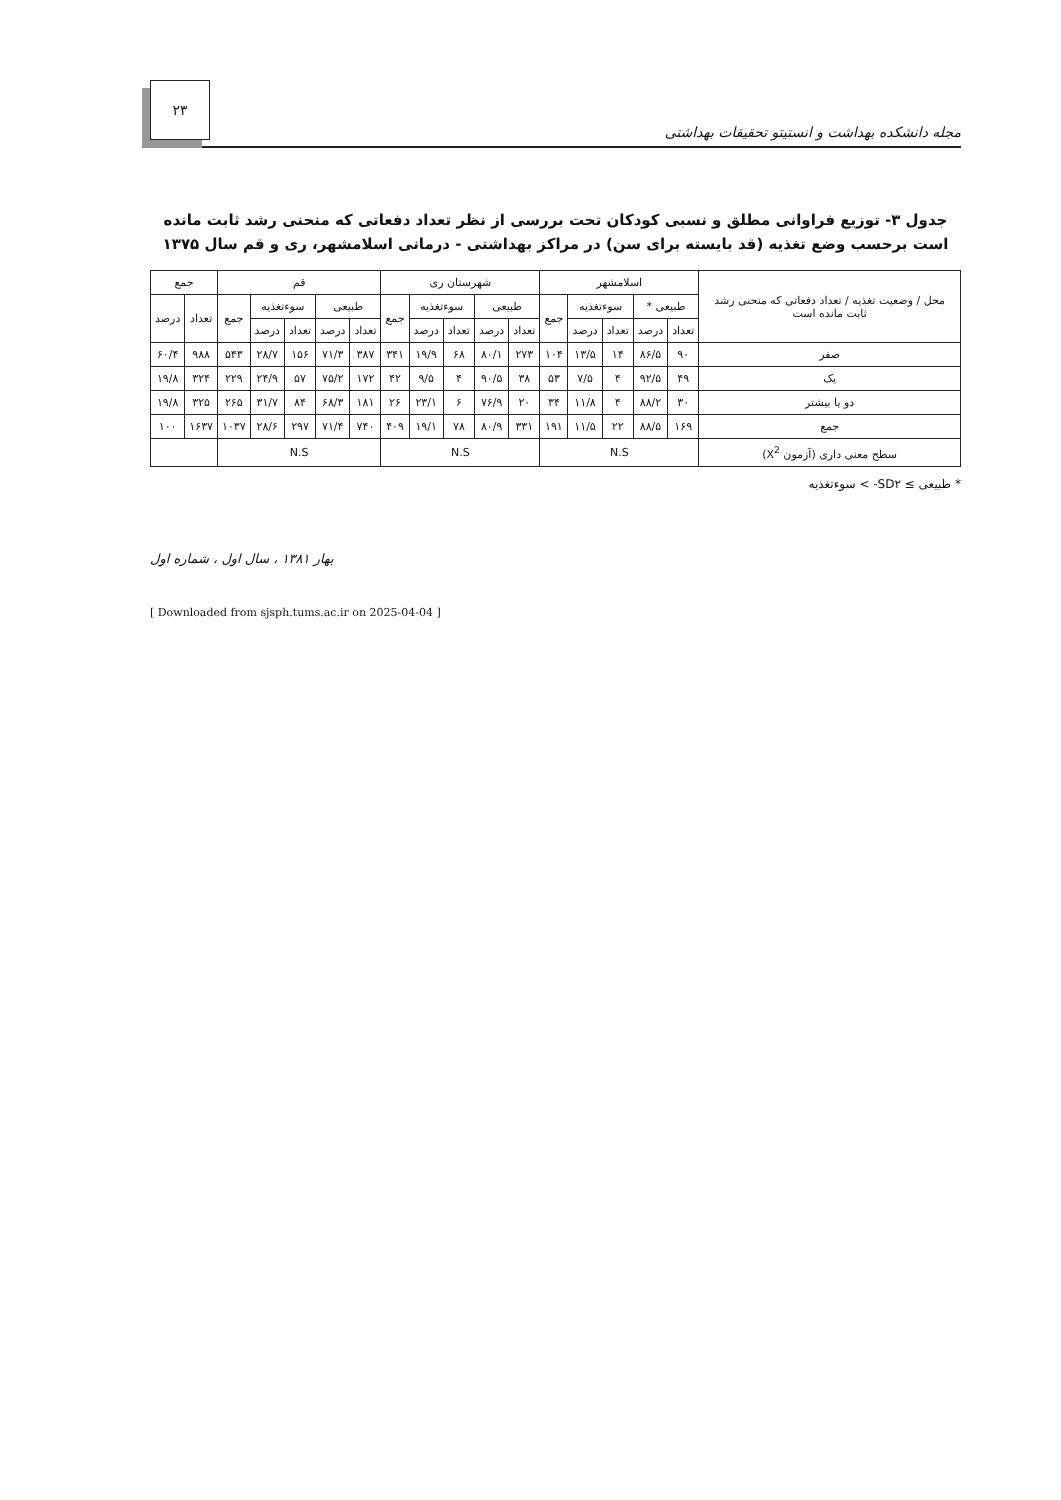مجله دانشکده بهداشت و انستیتو تحقیقات بهداشتی ۲۳
جدول ۳- توزیع فراوانی مطلق و نسبی کودکان تحت بررسی از نظر تعداد دفعاتی که منحنی رشد ثابت مانده است برحسب وضع تغذیه (قد بایسته برای سن) در مراکز بهداشتی - درمانی اسلامشهر، ری و قم سال ۱۳۷۵
| محل / وضعیت تغذیه / تعداد دفعاتی که منحنی رشد ثابت مانده است | اسلامشهر | | | | | شهرستان ری | | | | | قم | | | | | جمع | |
| --- | --- | --- | --- | --- | --- | --- | --- | --- | --- | --- | --- | --- | --- | --- | --- | --- | --- |
| | طبیعی * | | سوءتغذیه | | جمع | طبیعی | | سوءتغذیه | | جمع | طبیعی | | سوءتغذیه | | جمع | تعداد | درصد |
| | تعداد | درصد | تعداد | درصد | | تعداد | درصد | تعداد | درصد | | تعداد | درصد | تعداد | درصد | | | |
| صفر | ۹۰ | ۸۶/۵ | ۱۴ | ۱۳/۵ | ۱۰۴ | ۲۷۳ | ۸۰/۱ | ۶۸ | ۱۹/۹ | ۳۴۱ | ۳۸۷ | ۷۱/۳ | ۱۵۶ | ۲۸/۷ | ۵۴۳ | ۹۸۸ | ۶۰/۴ |
| یک | ۴۹ | ۹۲/۵ | ۴ | ۷/۵ | ۵۳ | ۳۸ | ۹۰/۵ | ۴ | ۹/۵ | ۴۲ | ۱۷۲ | ۷۵/۲ | ۵۷ | ۲۴/۹ | ۲۲۹ | ۳۲۴ | ۱۹/۸ |
| دو یا بیشتر | ۳۰ | ۸۸/۲ | ۴ | ۱۱/۸ | ۳۴ | ۲۰ | ۷۶/۹ | ۶ | ۲۳/۱ | ۲۶ | ۱۸۱ | ۶۸/۳ | ۸۴ | ۳۱/۷ | ۲۶۵ | ۳۲۵ | ۱۹/۸ |
| جمع | ۱۶۹ | ۸۸/۵ | ۲۲ | ۱۱/۵ | ۱۹۱ | ۳۳۱ | ۸۰/۹ | ۷۸ | ۱۹/۱ | ۴۰۹ | ۷۴۰ | ۷۱/۴ | ۲۹۷ | ۲۸/۶ | ۱۰۳۷ | ۱۶۳۷ | ۱۰۰ |
| سطح معنی داری (آزمون X<sup>2</sup>) | N.S | | | | | N.S | | | | | N.S | | | | | | |
* طبیعی ≥ SD۲- > سوءتغذیه
بهار ۱۳۸۱ ، سال اول ، شماره اول
[ Downloaded from sjsph.tums.ac.ir on 2025-04-04 ]